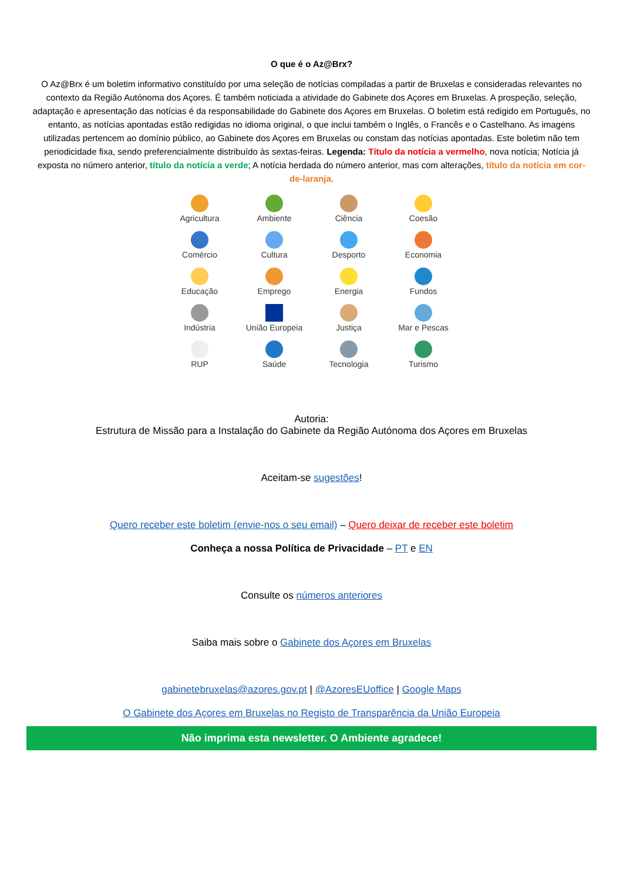O que é o Az@Brx?
O Az@Brx é um boletim informativo constituído por uma seleção de notícias compiladas a partir de Bruxelas e consideradas relevantes no contexto da Região Autónoma dos Açores. É também noticiada a atividade do Gabinete dos Açores em Bruxelas. A prospeção, seleção, adaptação e apresentação das notícias é da responsabilidade do Gabinete dos Açores em Bruxelas. O boletim está redigido em Português, no entanto, as notícias apontadas estão redigidas no idioma original, o que inclui também o Inglês, o Francês e o Castelhano. As imagens utilizadas pertencem ao domínio público, ao Gabinete dos Açores em Bruxelas ou constam das notícias apontadas. Este boletim não tem periodicidade fixa, sendo preferencialmente distribuído às sextas-feiras. Legenda: Título da notícia a vermelho, nova notícia; Notícia já exposta no número anterior, título da notícia a verde; A notícia herdada do número anterior, mas com alterações, título da notícia em cor-de-laranja.
Agricultura
Ambiente
Ciência
Coesão
Comércio
Cultura
Desporto
Economia
Educação
Emprego
Energia
Fundos
Indústria
União Europeia
Justiça
Mar e Pescas
RUP
Saúde
Tecnologia
Turismo
Autoria:
Estrutura de Missão para a Instalação do Gabinete da Região Autónoma dos Açores em Bruxelas
Aceitam-se sugestões!
Quero receber este boletim (envie-nos o seu email) – Quero deixar de receber este boletim
Conheça a nossa Política de Privacidade – PT e EN
Consulte os números anteriores
Saiba mais sobre o Gabinete dos Açores em Bruxelas
gabinetebruxelas@azores.gov.pt | @AzoresEUoffice | Google Maps
O Gabinete dos Açores em Bruxelas no Registo de Transparência da União Europeia
Não imprima esta newsletter. O Ambiente agradece!